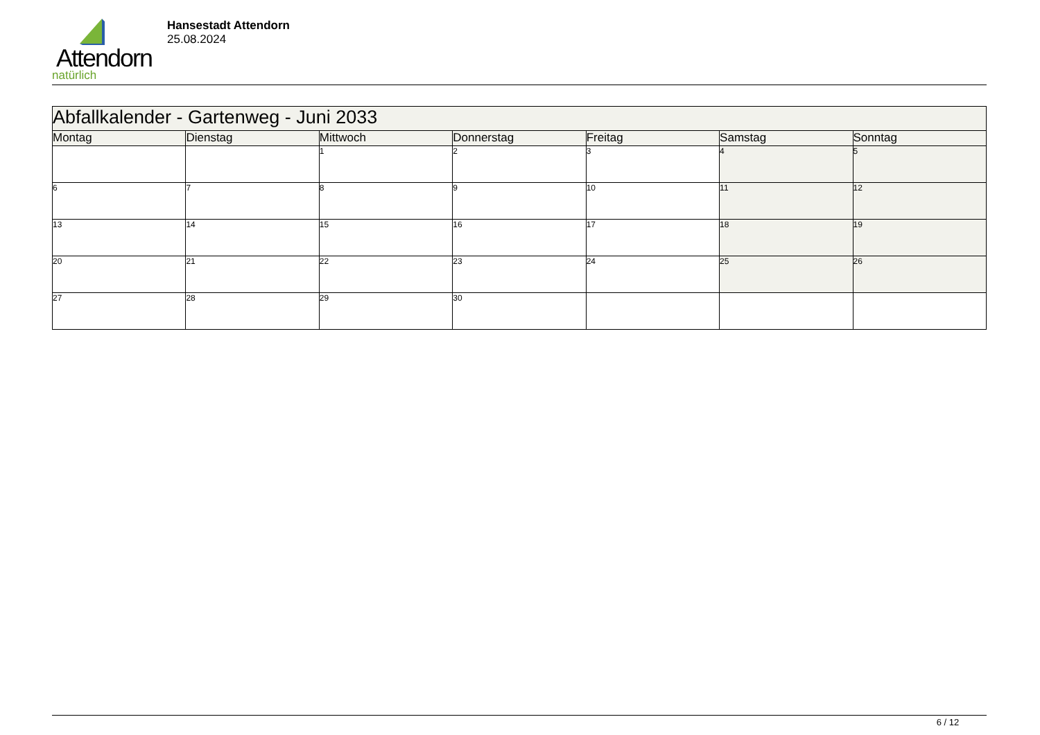Attendorn
natürlich
Hansestadt Attendorn
25.08.2024
| Abfallkalender - Gartenweg - Juni 2033 | | | | | | |
| Montag | Dienstag | Mittwoch | Donnerstag | Freitag | Samstag | Sonntag |
| | | 1 | 2 | 3 | 4 | 5 |
| 6 | 7 | 8 | 9 | 10 | 11 | 12 |
| 13 | 14 | 15 | 16 | 17 | 18 | 19 |
| 20 | 21 | 22 | 23 | 24 | 25 | 26 |
| 27 | 28 | 29 | 30 | | | |
6 / 12